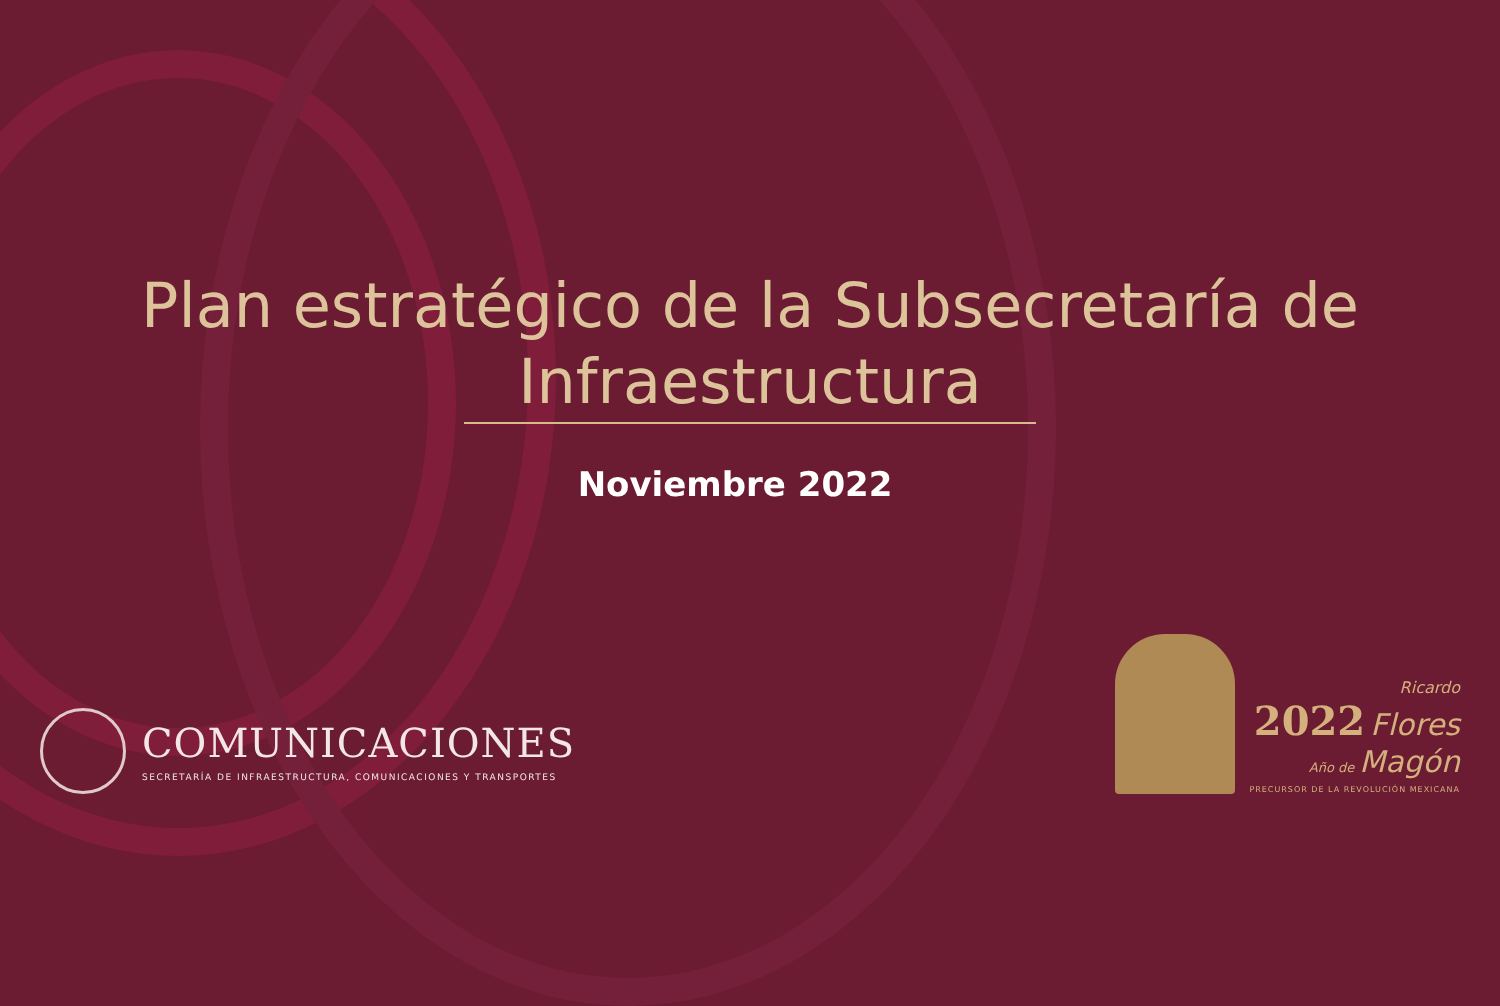Plan estratégico de la Subsecretaría de
Infraestructura
Noviembre 2022
COMUNICACIONES
SECRETARÍA DE INFRAESTRUCTURA, COMUNICACIONES Y TRANSPORTES
Ricardo
2022 Flores
Año de Magón
PRECURSOR DE LA REVOLUCIÓN MEXICANA